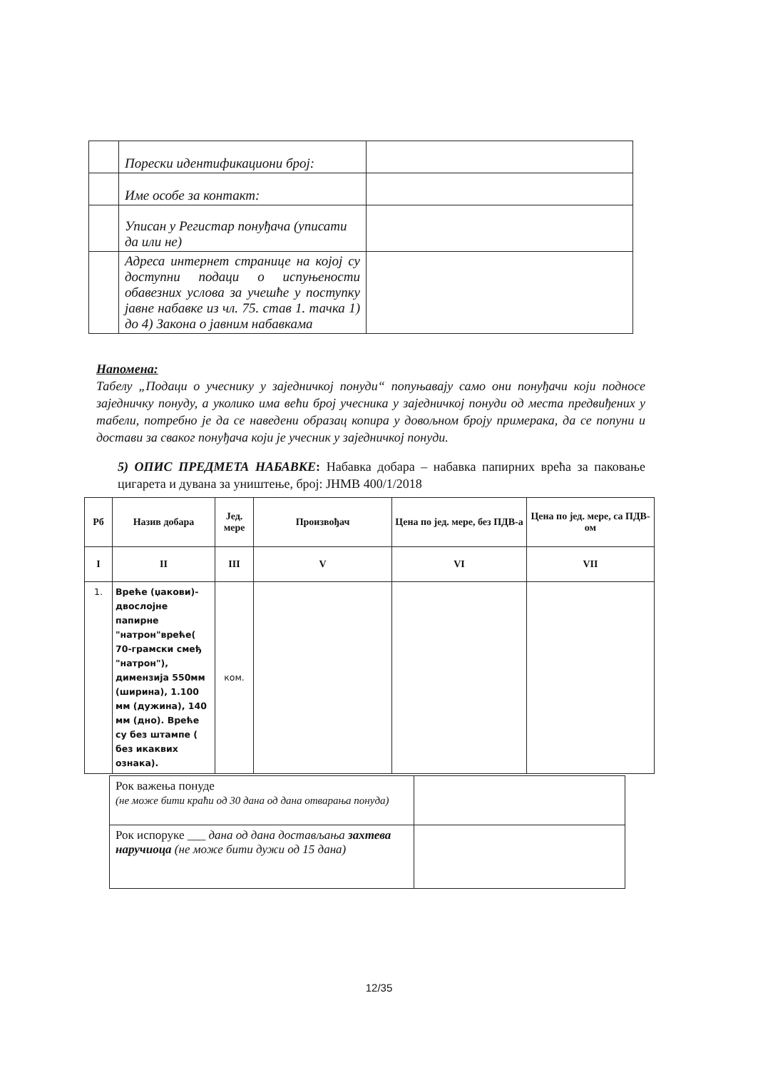| | Порески идентификациони број: | |
| | Име особе за контакт: | |
| | Уписан у Регистар понуђача (уписати да или не) | |
| | Адреса интернет странице на којој су доступни подаци о испуњености обавезних услова за учешће у поступку јавне набавке из чл. 75. став 1. тачка 1) до 4) Закона о јавним набавкама | |
Напомена:
Табелу „Подаци о учеснику у заједничкој понуди“ попуњавају само они понуђачи који подносе заједничку понуду, а уколико има већи број учесника у заједничкој понуди од места предвиђених у табели, потребно је да се наведени образац копира у довољном броју примерака, да се попуни и достави за сваког понуђача који је учесник у заједничкој понуди.
5) ОПИС ПРЕДМЕТА НАБАВКЕ: Набавка добара – набавка папирних врећа за паковање цигарета и дувана за уништење, број: ЈНМВ 400/1/2018
| Рб | Назив добара | Јед. мере | Произвођач | Цена по јед. мере, без ПДВ-а | Цена по јед. мере, са ПДВ-ом |
| --- | --- | --- | --- | --- | --- |
| I | II | III | V | VI | VII |
| 1. | Вреће (џакови)- двослојне папирне "натрон"вреће( 70-грамски смеђ "натрон"), димензија 550мм (ширина), 1.100 мм (дужина), 140 мм (дно). Вреће су без штампе ( без икаквих ознака). | ком. | | | |
| Рок важења понуде (не може бити краћи од 30 дана од дана отварања понуда) | |
| Рок испоруке ___ дана од дана достављања захтева наручиоца (не може бити дужи од 15 дана) | |
12/35